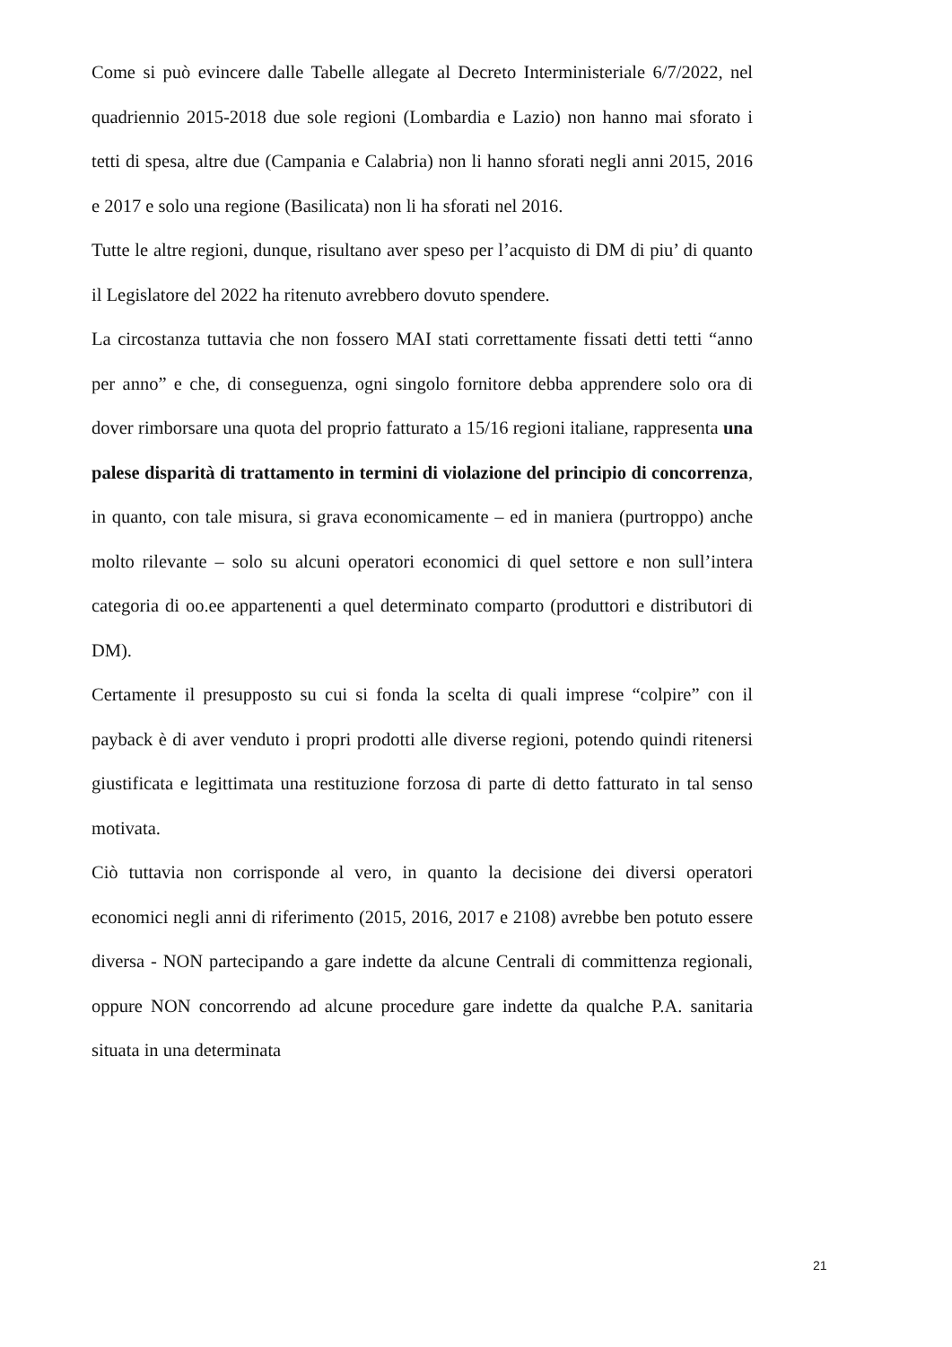Come si può evincere dalle Tabelle allegate al Decreto Interministeriale 6/7/2022, nel quadriennio 2015-2018 due sole regioni (Lombardia e Lazio) non hanno mai sforato i tetti di spesa, altre due (Campania e Calabria) non li hanno sforati negli anni 2015, 2016 e 2017 e solo una regione (Basilicata) non li ha sforati nel 2016.
Tutte le altre regioni, dunque, risultano aver speso per l’acquisto di DM di piu’ di quanto il Legislatore del 2022 ha ritenuto avrebbero dovuto spendere.
La circostanza tuttavia che non fossero MAI stati correttamente fissati detti tetti “anno per anno” e che, di conseguenza, ogni singolo fornitore debba apprendere solo ora di dover rimborsare una quota del proprio fatturato a 15/16 regioni italiane, rappresenta una palese disparità di trattamento in termini di violazione del principio di concorrenza, in quanto, con tale misura, si grava economicamente – ed in maniera (purtroppo) anche molto rilevante – solo su alcuni operatori economici di quel settore e non sull’intera categoria di oo.ee appartenenti a quel determinato comparto (produttori e distributori di DM).
Certamente il presupposto su cui si fonda la scelta di quali imprese “colpire” con il payback è di aver venduto i propri prodotti alle diverse regioni, potendo quindi ritenersi giustificata e legittimata una restituzione forzosa di parte di detto fatturato in tal senso motivata.
Ciò tuttavia non corrisponde al vero, in quanto la decisione dei diversi operatori economici negli anni di riferimento (2015, 2016, 2017 e 2108) avrebbe ben potuto essere diversa - NON partecipando a gare indette da alcune Centrali di committenza regionali, oppure NON concorrendo ad alcune procedure gare indette da qualche P.A. sanitaria situata in una determinata
21